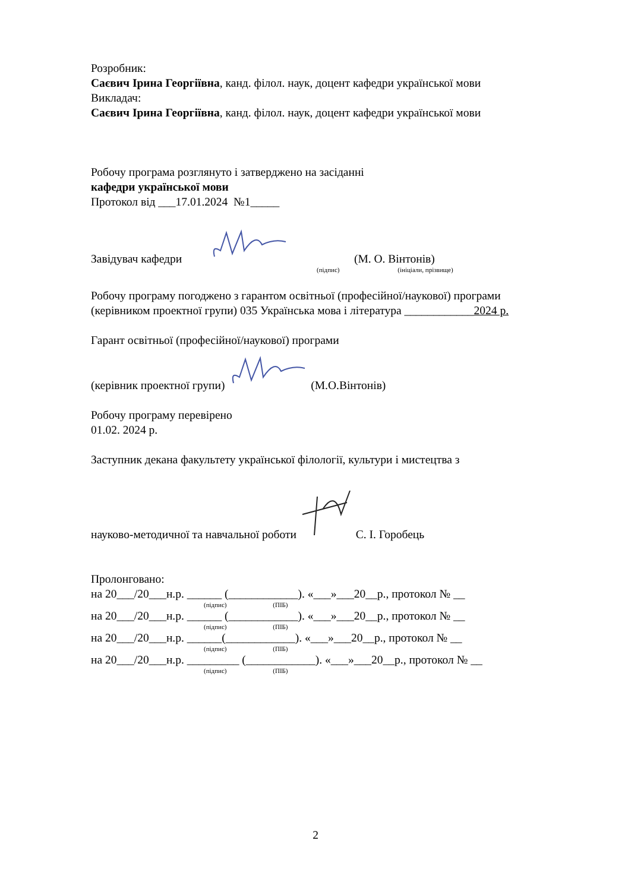Розробник:
Саєвич Ірина Георгіївна, канд. філол. наук, доцент кафедри української мови
Викладач:
Саєвич Ірина Георгіївна, канд. філол. наук, доцент кафедри української мови
Робочу програма розглянуто і затверджено на засіданні
кафедри української мови
Протокол від ___17.01.2024 №1_____
Завідувач кафедри (М. О. Вінтонів)
(підпис) (ініціали, прізвище)
Робочу програму погоджено з гарантом освітньої (професійної/наукової) програми
(керівником проектної групи) 035 Українська мова і література ____________2024 р.
Гарант освітньої (професійної/наукової) програми
(керівник проектної групи) (М.О.Вінтонів)
Робочу програму перевірено
01.02. 2024 р.
Заступник декана факультету української філології, культури і мистецтва з
науково-методичної та навчальної роботи С. І. Горобець
Пролонговано:
на 20___/20___н.р. ______ (____________). «___»___20__р., протокол № __
(підпис) (ПІБ)
на 20___/20___н.р. ______ (____________). «___»___20__р., протокол № __
(підпис) (ПІБ)
на 20___/20___н.р. ______(____________). «___»___20__р., протокол № __
(підпис) (ПІБ)
на 20___/20___н.р. _________ (____________). «___»___20__р., протокол № __
(підпис) (ПІБ)
2